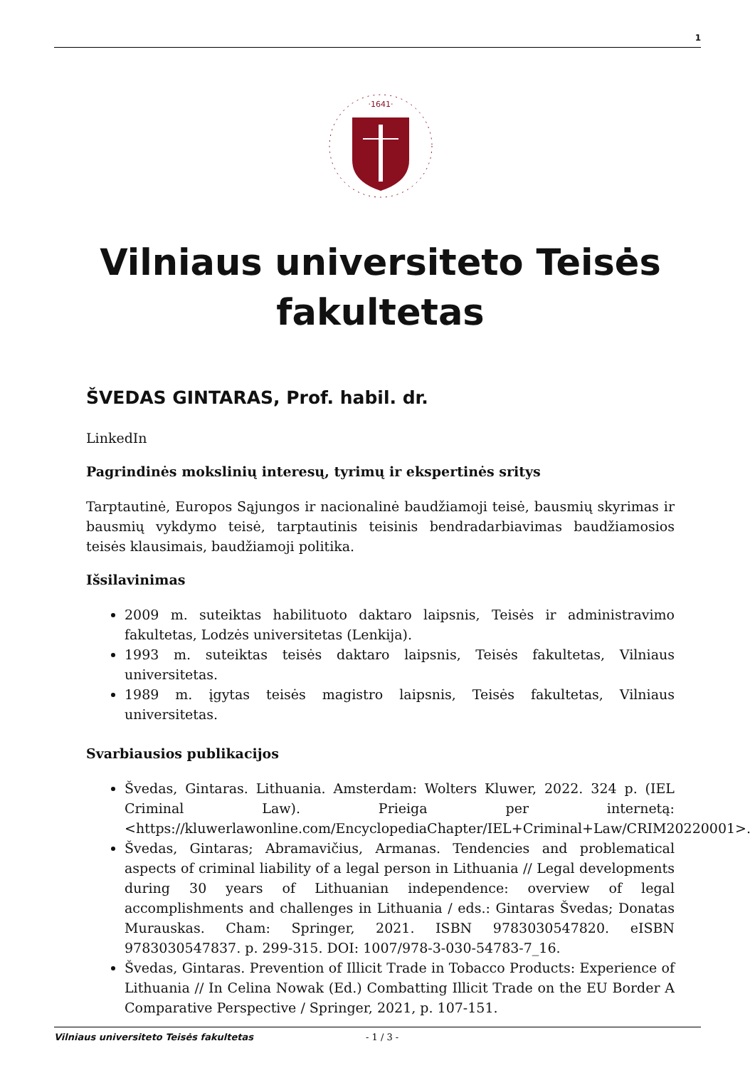1
·1641·
Vilniaus universiteto Teisės fakultetas
ŠVEDAS GINTARAS, Prof. habil. dr.
LinkedIn
Pagrindinės mokslinių interesų, tyrimų ir ekspertinės sritys
Tarptautinė, Europos Sąjungos ir nacionalinė baudžiamoji teisė, bausmių skyrimas ir bausmių vykdymo teisė, tarptautinis teisinis bendradarbiavimas baudžiamosios teisės klausimais, baudžiamoji politika.
Išsilavinimas
2009 m. suteiktas habilituoto daktaro laipsnis, Teisės ir administravimo fakultetas, Lodzės universitetas (Lenkija).
1993 m. suteiktas teisės daktaro laipsnis, Teisės fakultetas, Vilniaus universitetas.
1989 m. įgytas teisės magistro laipsnis, Teisės fakultetas, Vilniaus universitetas.
Svarbiausios publikacijos
Švedas, Gintaras. Lithuania. Amsterdam: Wolters Kluwer, 2022. 324 p. (IEL Criminal Law). Prieiga per internetą: <https://kluwerlawonline.com/EncyclopediaChapter/IEL+Criminal+Law/CRIM20220001>.
Švedas, Gintaras; Abramavičius, Armanas. Tendencies and problematical aspects of criminal liability of a legal person in Lithuania // Legal developments during 30 years of Lithuanian independence: overview of legal accomplishments and challenges in Lithuania / eds.: Gintaras Švedas; Donatas Murauskas. Cham: Springer, 2021. ISBN 9783030547820. eISBN 9783030547837. p. 299-315. DOI: 1007/978-3-030-54783-7_16.
Švedas, Gintaras. Prevention of Illicit Trade in Tobacco Products: Experience of Lithuania // In Celina Nowak (Ed.) Combatting Illicit Trade on the EU Border A Comparative Perspective / Springer, 2021, p. 107-151.
Vilniaus universiteto Teisės fakultetas - 1 / 3 -